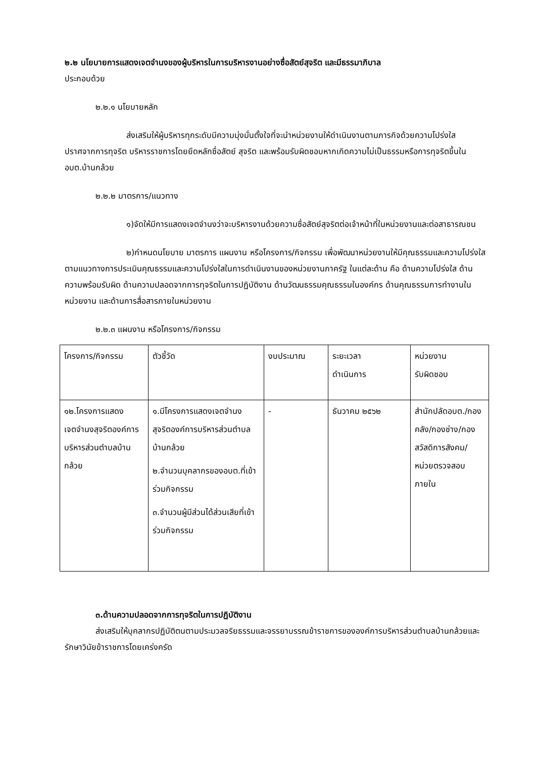๒.๒ นโยบายการแสดงเจตจำนงของผู้บริหารในการบริหารงานอย่างซื่อสัตย์สุจริต และมีธรรมาภิบาล
ประกอบด้วย
๒.๒.๑ นโยบายหลัก
ส่งเสริมให้ผู้บริหารทุกระดับมีความมุ่งมั่นตั้งใจที่จะนำหน่วยงานให้ดำเนินงานตามภารกิจด้วยความโปร่งใส ปราศจากการทุจริต บริหารราชการโดยยึดหลักซื่อสัตย์ สุจริต และพร้อมรับผิดชอบหากเกิดความไม่เป็นธรรมหรือการทุจริตขึ้นใน อบต.บ้านกล้วย
๒.๒.๒ มาตรการ/แนวทาง
๑)จัดให้มีการแสดงเจตจำนงว่าจะบริหารงานด้วยความซื่อสัตย์สุจริตต่อเจ้าหน้าที่ในหน่วยงานและต่อสาธารณชน
๒)กำหนดนโยบาย มาตรการ แผนงาน หรือโครงการ/กิจกรรม เพื่อพัฒนาหน่วยงานให้มีคุณธรรมและความโปร่งใสตามแนวทางการประเมินคุณธรรมและความโปร่งใสในการดำเนินงานของหน่วยงานภาครัฐ ในแต่ละด้าน คือ ด้านความโปร่งใส ด้านความพร้อมรับผิด ด้านความปลอดจากการทุจริตในการปฏิบัติงาน ด้านวัฒนธรรมคุณธรรมในองค์กร ด้านคุณธรรมการทำงานในหน่วยงาน และด้านการสื่อสารภายในหน่วยงาน
๒.๒.๓ แผนงาน หรือโครงการ/กิจกรรม
| โครงการ/กิจกรรม | ตัวชี้วัด | งบประมาณ | ระยะเวลา ดำเนินการ | หน่วยงาน รับผิดชอบ |
| ๑๒.โครงการแสดงเจตจำนงสุจริตองค์การบริหารส่วนตำบลบ้านกล้วย | ๑.มีโครงการแสดงเจตจำนงสุจริตองค์การบริหารส่วนตำบลบ้านกล้วย ๒.จำนวนบุคลากรของอบต.ที่เข้าร่วมกิจกรรม ๓.จำนวนผู้มีส่วนได้ส่วนเสียที่เข้าร่วมกิจกรรม | - | ธันวาคม ๒๕๖๒ | สำนักปลัดอบต./กองคลัง/กองช่าง/กองสวัสดิการสังคม/หน่วยตรวจสอบภายใน |
๓.ด้านความปลอดจากการทุจริตในการปฏิบัติงาน
ส่งเสริมให้บุคลากรปฏิบัติตนตามประมวลจริยธรรมและจรรยาบรรณข้าราชการขององค์การบริหารส่วนตำบลบ้านกล้วยและรักษาวินัยข้าราชการโดยเคร่งครัด